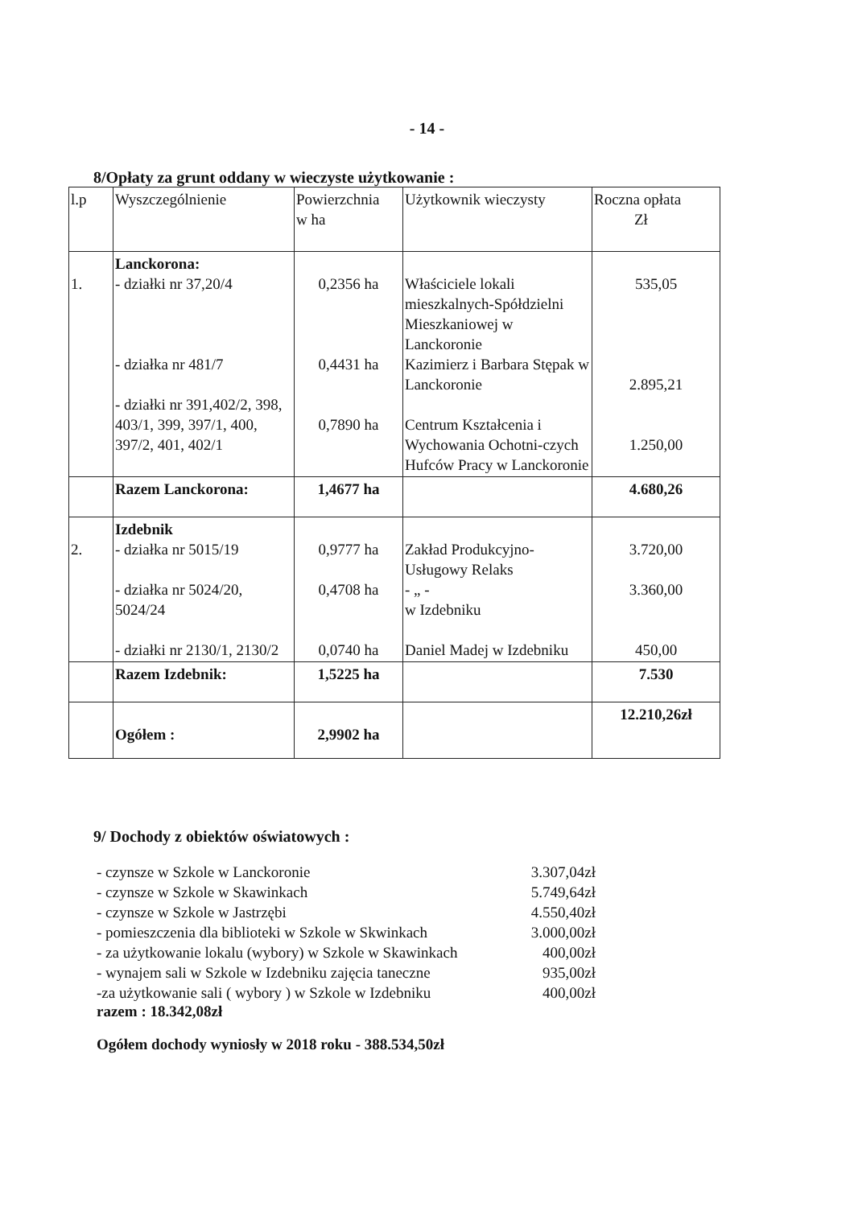- 14 -
8/Opłaty za grunt oddany w wieczyste użytkowanie :
| l.p | Wyszczególnienie | Powierzchnia w ha | Użytkownik wieczysty | Roczna opłata Zł |
| 1. | Lanckorona: - działki nr 37,20/4 - działka nr 481/7 - działki nr 391,402/2, 398, 403/1, 399, 397/1, 400, 397/2, 401, 402/1 | 0,2356 ha 0,4431 ha 0,7890 ha | Właściciele lokali mieszkalnych-Spółdzielni Mieszkaniowej w Lanckoronie Kazimierz i Barbara Stępak w Lanckoronie Centrum Kształcenia i Wychowania Ochotni-czych Hufców Pracy w Lanckoronie | 535,05 2.895,21 1.250,00 |
| | Razem Lanckorona: | 1,4677 ha | | 4.680,26 |
| 2. | Izdebnik - działka nr 5015/19 - działka nr 5024/20, 5024/24 - działki nr 2130/1, 2130/2 | 0,9777 ha 0,4708 ha 0,0740 ha | Zakład Produkcyjno-Usługowy Relaks - „ - w Izdebniku Daniel Madej w Izdebniku | 3.720,00 3.360,00 450,00 |
| | Razem Izdebnik: | 1,5225 ha | | 7.530 |
| | Ogółem : | 2,9902 ha | | 12.210,26zł |
9/ Dochody z obiektów oświatowych :
- czynsze w Szkole w Lanckoronie 3.307,04zł
- czynsze w Szkole w Skawinkach 5.749,64zł
- czynsze w Szkole w Jastrzębi 4.550,40zł
- pomieszczenia dla biblioteki w Szkole w Skwinkach 3.000,00zł
- za użytkowanie lokalu (wybory) w Szkole w Skawinkach 400,00zł
- wynajem sali w Szkole w Izdebniku zajęcia taneczne 935,00zł
-za użytkowanie sali ( wybory ) w Szkole w Izdebniku 400,00zł
razem : 18.342,08zł
Ogółem dochody wyniosły w 2018 roku - 388.534,50zł